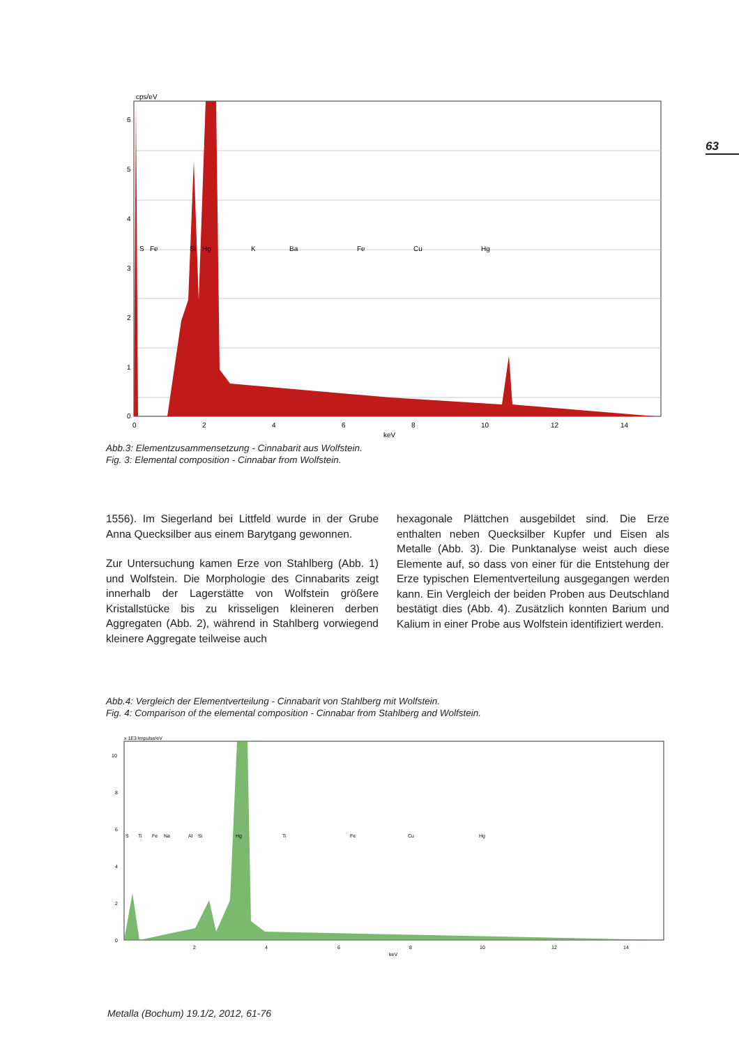63
cps/eV
0
1
2
3
4
5
6
0
2
4
6
8
10
12
14
keV
S
Fe
Si
Hg
K
Ba
Fe
Cu
Hg
Abb.3: Elementzusammensetzung - Cinnabarit aus Wolfstein.
Fig. 3: Elemental composition - Cinnabar from Wolfstein.
1556). Im Siegerland bei Littfeld wurde in der Grube Anna Quecksilber aus einem Barytgang gewonnen.
Zur Untersuchung kamen Erze von Stahlberg (Abb. 1) und Wolfstein. Die Morphologie des Cinnabarits zeigt innerhalb der Lagerstätte von Wolfstein größere Kristallstücke bis zu krisseligen kleineren derben Aggregaten (Abb. 2), während in Stahlberg vorwiegend kleinere Aggregate teilweise auch
hexagonale Plättchen ausgebildet sind. Die Erze enthalten neben Quecksilber Kupfer und Eisen als Metalle (Abb. 3). Die Punktanalyse weist auch diese Elemente auf, so dass von einer für die Entstehung der Erze typischen Elementverteilung ausgegangen werden kann. Ein Vergleich der beiden Proben aus Deutschland bestätigt dies (Abb. 4). Zusätzlich konnten Barium und Kalium in einer Probe aus Wolfstein identifiziert werden.
Abb.4: Vergleich der Elementverteilung - Cinnabarit von Stahlberg mit Wolfstein.
Fig. 4: Comparison of the elemental composition - Cinnabar from Stahlberg and Wolfstein.
x 1E3 Impulse/eV
0
2
4
6
8
10
2
4
6
8
10
12
14
keV
S
Ti
Fe
Na
Al
Si
Hg
Ti
Fe
Cu
Hg
Metalla (Bochum) 19.1/2, 2012, 61-76